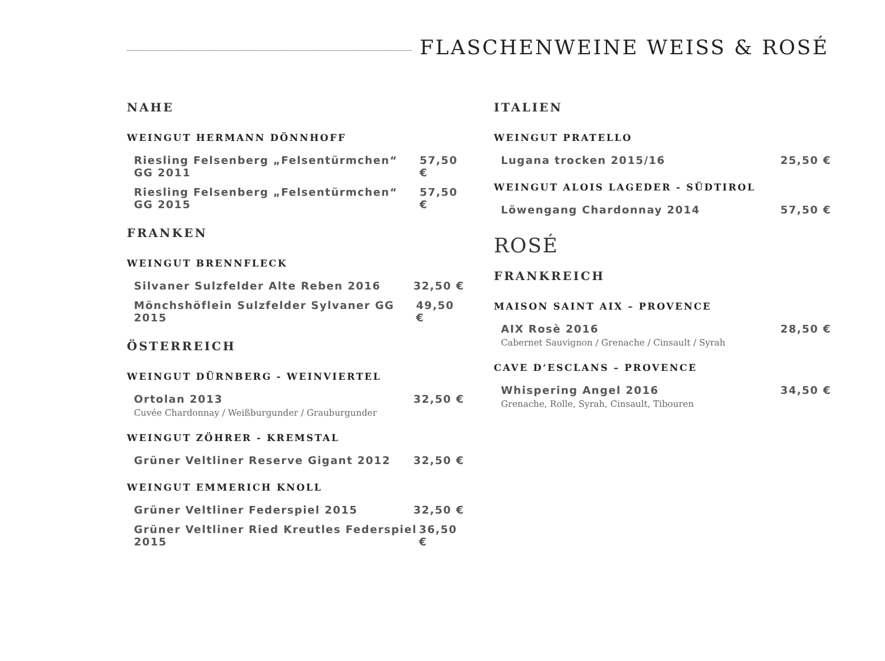FLASCHENWEINE WEISS & ROSÉ
NAHE
WEINGUT HERMANN DÖNNHOFF
Riesling Felsenberg „Felsentürmchen“ GG 2011 57,50 €
Riesling Felsenberg „Felsentürmchen“ GG 2015 57,50 €
FRANKEN
WEINGUT BRENNFLECK
Silvaner Sulzfelder Alte Reben 2016 32,50 €
Mönchshöflein Sulzfelder Sylvaner GG 2015 49,50 €
ÖSTERREICH
WEINGUT DÜRNBERG - WEINVIERTEL
Ortolan 2013 32,50 €
Cuvée Chardonnay / Weißburgunder / Grauburgunder
WEINGUT ZÖHRER - KREMSTAL
Grüner Veltliner Reserve Gigant 2012 32,50 €
WEINGUT EMMERICH KNOLL
Grüner Veltliner Federspiel 2015 32,50 €
Grüner Veltliner Ried Kreutles Federspiel 2015 36,50 €
ITALIEN
WEINGUT PRATELLO
Lugana trocken 2015/16 25,50 €
WEINGUT ALOIS LAGEDER - SÜDTIROL
Löwengang Chardonnay 2014 57,50 €
ROSÉ
FRANKREICH
MAISON SAINT AIX – PROVENCE
AIX Rosè 2016 28,50 €
Cabernet Sauvignon / Grenache / Cinsault / Syrah
CAVE D‘ESCLANS – PROVENCE
Whispering Angel 2016 34,50 €
Grenache, Rolle, Syrah, Cinsault, Tibouren